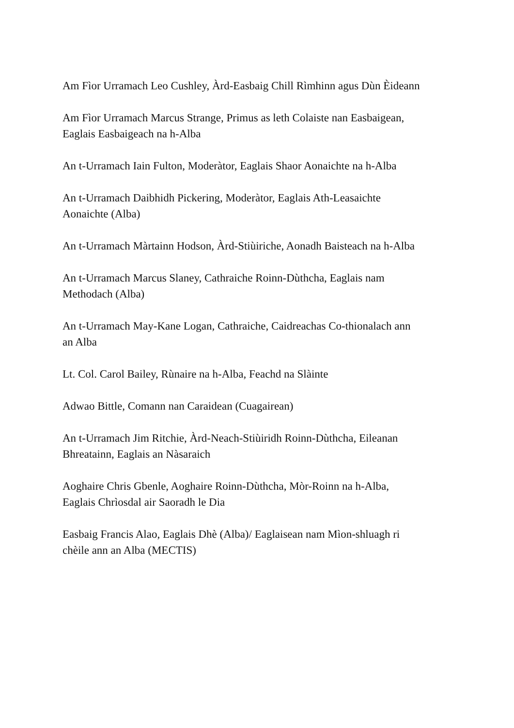Am Fìor Urramach Leo Cushley, Àrd-Easbaig Chill Rìmhinn agus Dùn Èideann
Am Fìor Urramach Marcus Strange, Primus as leth Colaiste nan Easbaigean,
Eaglais Easbaigeach na h-Alba
An t-Urramach Iain Fulton, Moderàtor, Eaglais Shaor Aonaichte na h-Alba
An t-Urramach Daibhidh Pickering, Moderàtor, Eaglais Ath-Leasaichte
Aonaichte (Alba)
An t-Urramach Màrtainn Hodson, Àrd-Stiùiriche, Aonadh Baisteach na h-Alba
An t-Urramach Marcus Slaney, Cathraiche Roinn-Dùthcha, Eaglais nam
Methodach (Alba)
An t-Urramach May-Kane Logan, Cathraiche, Caidreachas Co-thionalach ann
an Alba
Lt. Col. Carol Bailey, Rùnaire na h-Alba, Feachd na Slàinte
Adwao Bittle, Comann nan Caraidean (Cuagairean)
An t-Urramach Jim Ritchie, Àrd-Neach-Stiùiridh Roinn-Dùthcha, Eileanan
Bhreatainn, Eaglais an Nàsaraich
Aoghaire Chris Gbenle, Aoghaire Roinn-Dùthcha, Mòr-Roinn na h-Alba,
Eaglais Chrìosdal air Saoradh le Dia
Easbaig Francis Alao, Eaglais Dhè (Alba)/ Eaglaisean nam Mìon-shluagh ri
chèile ann an Alba (MECTIS)